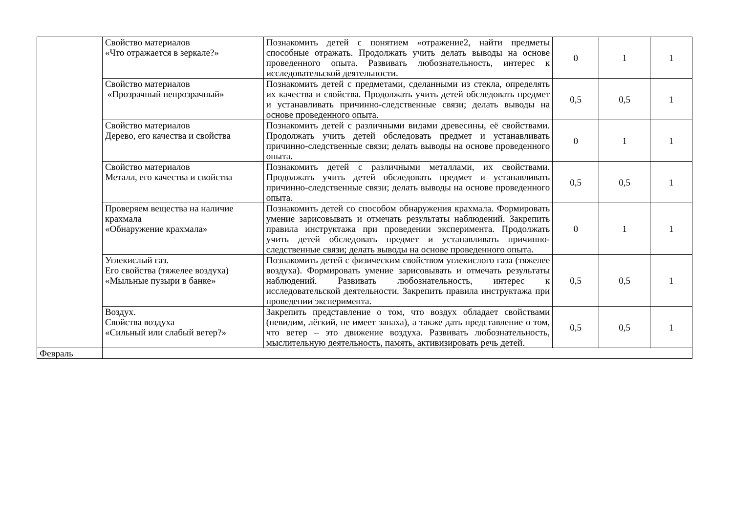| | Свойство материалов «Что отражается в зеркале?» | Познакомить детей с понятием «отражение2, найти предметы способные отражать. Продолжать учить делать выводы на основе проведенного опыта. Развивать любознательность, интерес к исследовательской деятельности. | 0 | 1 | 1 |
| | Свойство материалов «Прозрачный непрозрачный» | Познакомить детей с предметами, сделанными из стекла, определять их качества и свойства. Продолжать учить детей обследовать предмет и устанавливать причинно-следственные связи; делать выводы на основе проведенного опыта. | 0,5 | 0,5 | 1 |
| | Свойство материалов Дерево, его качества и свойства | Познакомить детей с различными видами древесины, её свойствами. Продолжать учить детей обследовать предмет и устанавливать причинно-следственные связи; делать выводы на основе проведенного опыта. | 0 | 1 | 1 |
| | Свойство материалов Металл, его качества и свойства | Познакомить детей с различными металлами, их свойствами. Продолжать учить детей обследовать предмет и устанавливать причинно-следственные связи; делать выводы на основе проведенного опыта. | 0,5 | 0,5 | 1 |
| | Проверяем вещества на наличие крахмала «Обнаружение крахмала» | Познакомить детей со способом обнаружения крахмала. Формировать умение зарисовывать и отмечать результаты наблюдений. Закрепить правила инструктажа при проведении эксперимента. Продолжать учить детей обследовать предмет и устанавливать причинно-следственные связи; делать выводы на основе проведенного опыта. | 0 | 1 | 1 |
| | Углекислый газ. Его свойства (тяжелее воздуха) «Мыльные пузыри в банке» | Познакомить детей с физическим свойством углекислого газа (тяжелее воздуха). Формировать умение зарисовывать и отмечать результаты наблюдений. Развивать любознательность, интерес к исследовательской деятельности. Закрепить правила инструктажа при проведении эксперимента. | 0,5 | 0,5 | 1 |
| | Воздух. Свойства воздуха «Сильный или слабый ветер?» | Закрепить представление о том, что воздух обладает свойствами (невидим, лёгкий, не имеет запаха), а также дать представление о том, что ветер – это движение воздуха. Развивать любознательность, мыслительную деятельность, память, активизировать речь детей. | 0,5 | 0,5 | 1 |
| Февраль | | | | | |